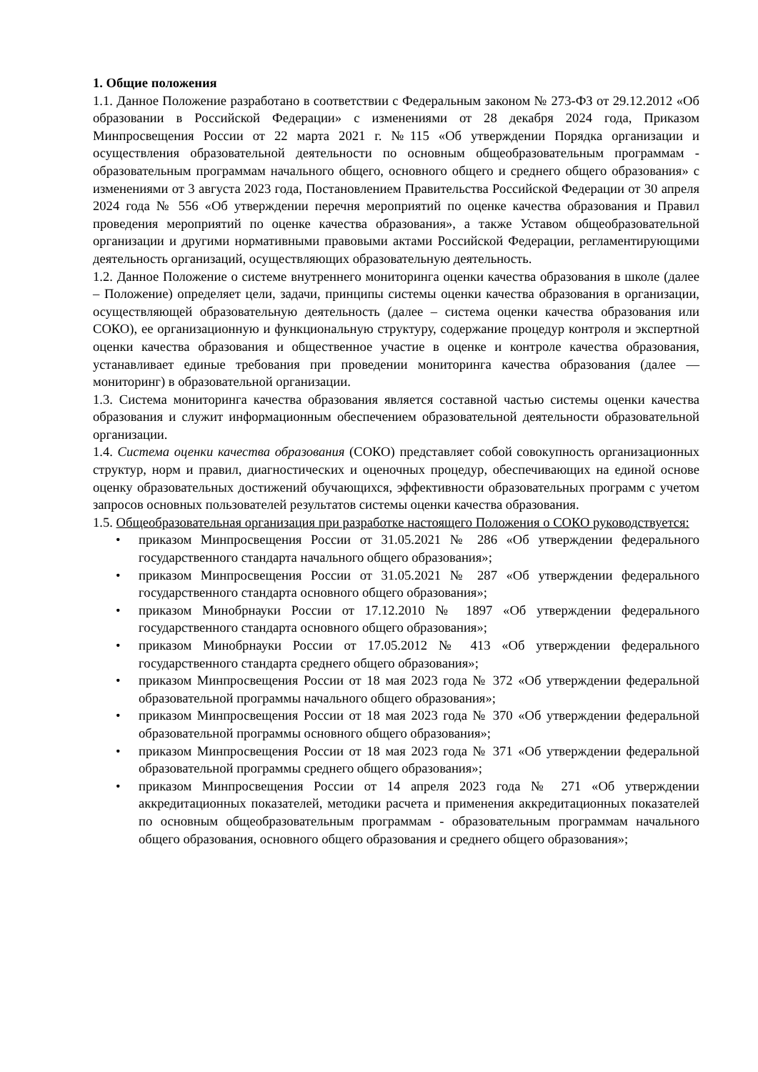1. Общие положения
1.1. Данное Положение разработано в соответствии с Федеральным законом № 273-ФЗ от 29.12.2012 «Об образовании в Российской Федерации» с изменениями от 28 декабря 2024 года, Приказом Минпросвещения России от 22 марта 2021 г. №115 «Об утверждении Порядка организации и осуществления образовательной деятельности по основным общеобразовательным программам - образовательным программам начального общего, основного общего и среднего общего образования» с изменениями от 3 августа 2023 года, Постановлением Правительства Российской Федерации от 30 апреля 2024 года № 556 «Об утверждении перечня мероприятий по оценке качества образования и Правил проведения мероприятий по оценке качества образования», а также Уставом общеобразовательной организации и другими нормативными правовыми актами Российской Федерации, регламентирующими деятельность организаций, осуществляющих образовательную деятельность.
1.2. Данное Положение о системе внутреннего мониторинга оценки качества образования в школе (далее – Положение) определяет цели, задачи, принципы системы оценки качества образования в организации, осуществляющей образовательную деятельность (далее – система оценки качества образования или СОКО), ее организационную и функциональную структуру, содержание процедур контроля и экспертной оценки качества образования и общественное участие в оценке и контроле качества образования, устанавливает единые требования при проведении мониторинга качества образования (далее — мониторинг) в образовательной организации.
1.3. Система мониторинга качества образования является составной частью системы оценки качества образования и служит информационным обеспечением образовательной деятельности образовательной организации.
1.4. Система оценки качества образования (СОКО) представляет собой совокупность организационных структур, норм и правил, диагностических и оценочных процедур, обеспечивающих на единой основе оценку образовательных достижений обучающихся, эффективности образовательных программ с учетом запросов основных пользователей результатов системы оценки качества образования.
1.5. Общеобразовательная организация при разработке настоящего Положения о СОКО руководствуется:
• приказом Минпросвещения России от 31.05.2021 № 286 «Об утверждении федерального государственного стандарта начального общего образования»;
• приказом Минпросвещения России от 31.05.2021 № 287 «Об утверждении федерального государственного стандарта основного общего образования»;
• приказом Минобрнауки России от 17.12.2010 № 1897 «Об утверждении федерального государственного стандарта основного общего образования»;
• приказом Минобрнауки России от 17.05.2012 № 413 «Об утверждении федерального государственного стандарта среднего общего образования»;
• приказом Минпросвещения России от 18 мая 2023 года № 372 «Об утверждении федеральной образовательной программы начального общего образования»;
• приказом Минпросвещения России от 18 мая 2023 года № 370 «Об утверждении федеральной образовательной программы основного общего образования»;
• приказом Минпросвещения России от 18 мая 2023 года № 371 «Об утверждении федеральной образовательной программы среднего общего образования»;
• приказом Минпросвещения России от 14 апреля 2023 года № 271 «Об утверждении аккредитационных показателей, методики расчета и применения аккредитационных показателей по основным общеобразовательным программам - образовательным программам начального общего образования, основного общего образования и среднего общего образования»;